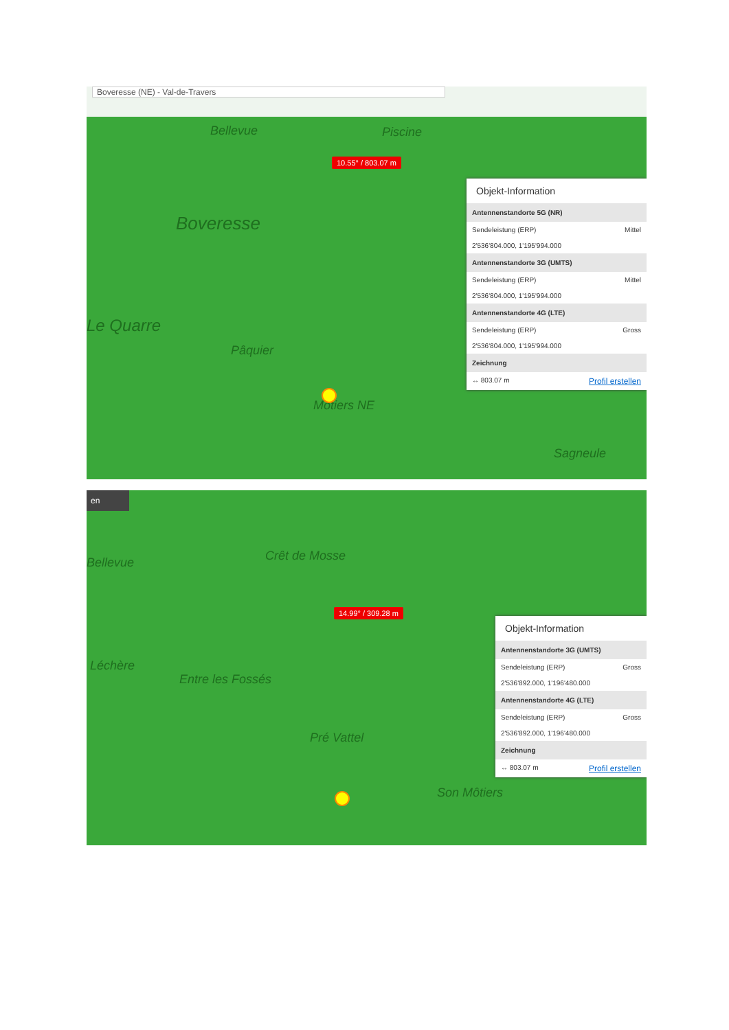Boveresse (NE) - Val-de-Travers
Bellevue Piscine
Boveresse
Le Quarre
Pâquier
Môtiers NE
Sagneule
10.55° / 803.07 m
Objekt-Information
Antennenstandorte 5G (NR)
Sendeleistung (ERP) Mittel
2'536'804.000, 1'195'994.000
Antennenstandorte 3G (UMTS)
Sendeleistung (ERP) Mittel
2'536'804.000, 1'195'994.000
Antennenstandorte 4G (LTE)
Sendeleistung (ERP) Gross
2'536'804.000, 1'195'994.000
Zeichnung
↔ 803.07 m Profil erstellen
en
Bellevue Crêt de Mosse
Léchère
Entre les Fossés
Pré Vattel
Son Môtiers
14.99° / 309.28 m
Objekt-Information
Antennenstandorte 3G (UMTS)
Sendeleistung (ERP) Gross
2'536'892.000, 1'196'480.000
Antennenstandorte 4G (LTE)
Sendeleistung (ERP) Gross
2'536'892.000, 1'196'480.000
Zeichnung
↔ 803.07 m Profil erstellen